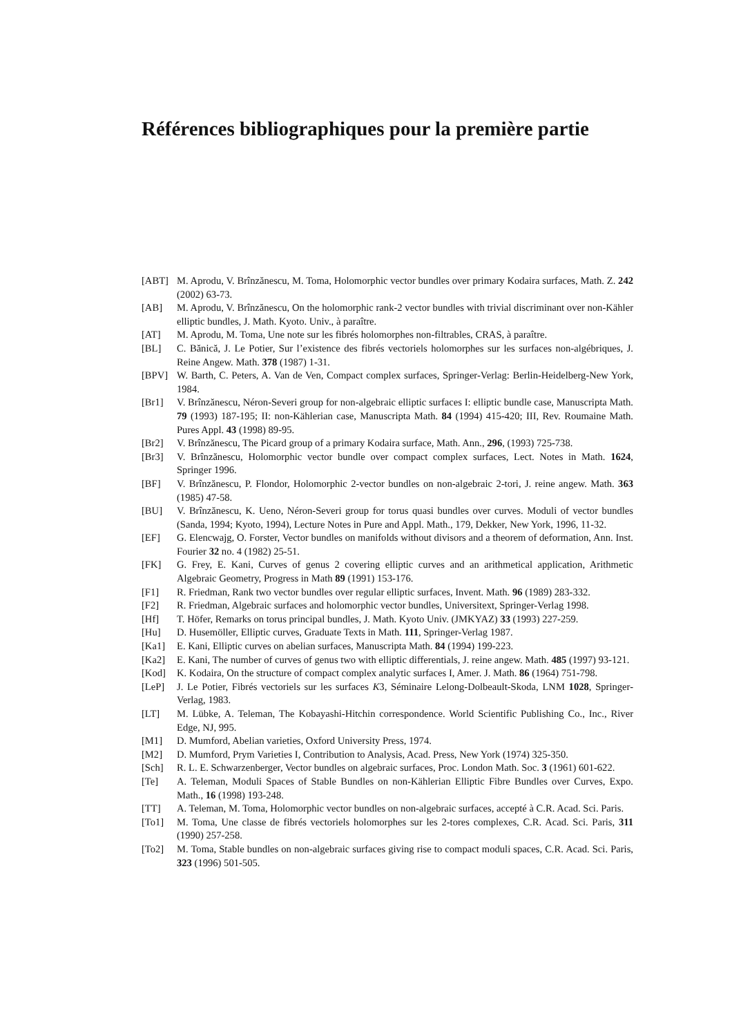Références bibliographiques pour la première partie
[ABT] M. Aprodu, V. Brînzănescu, M. Toma, Holomorphic vector bundles over primary Kodaira surfaces, Math. Z. 242 (2002) 63-73.
[AB] M. Aprodu, V. Brînzănescu, On the holomorphic rank-2 vector bundles with trivial discriminant over non-Kähler elliptic bundles, J. Math. Kyoto. Univ., à paraître.
[AT] M. Aprodu, M. Toma, Une note sur les fibrés holomorphes non-filtrables, CRAS, à paraître.
[BL] C. Bănică, J. Le Potier, Sur l’existence des fibrés vectoriels holomorphes sur les surfaces non-algébriques, J. Reine Angew. Math. 378 (1987) 1-31.
[BPV] W. Barth, C. Peters, A. Van de Ven, Compact complex surfaces, Springer-Verlag: Berlin-Heidelberg-New York, 1984.
[Br1] V. Brînzănescu, Néron-Severi group for non-algebraic elliptic surfaces I: elliptic bundle case, Manuscripta Math. 79 (1993) 187-195; II: non-Kählerian case, Manuscripta Math. 84 (1994) 415-420; III, Rev. Roumaine Math. Pures Appl. 43 (1998) 89-95.
[Br2] V. Brînzănescu, The Picard group of a primary Kodaira surface, Math. Ann., 296, (1993) 725-738.
[Br3] V. Brînzănescu, Holomorphic vector bundle over compact complex surfaces, Lect. Notes in Math. 1624, Springer 1996.
[BF] V. Brînzănescu, P. Flondor, Holomorphic 2-vector bundles on non-algebraic 2-tori, J. reine angew. Math. 363 (1985) 47-58.
[BU] V. Brînzănescu, K. Ueno, Néron-Severi group for torus quasi bundles over curves. Moduli of vector bundles (Sanda, 1994; Kyoto, 1994), Lecture Notes in Pure and Appl. Math., 179, Dekker, New York, 1996, 11-32.
[EF] G. Elencwajg, O. Forster, Vector bundles on manifolds without divisors and a theorem of deformation, Ann. Inst. Fourier 32 no. 4 (1982) 25-51.
[FK] G. Frey, E. Kani, Curves of genus 2 covering elliptic curves and an arithmetical application, Arithmetic Algebraic Geometry, Progress in Math 89 (1991) 153-176.
[F1] R. Friedman, Rank two vector bundles over regular elliptic surfaces, Invent. Math. 96 (1989) 283-332.
[F2] R. Friedman, Algebraic surfaces and holomorphic vector bundles, Universitext, Springer-Verlag 1998.
[Hf] T. Höfer, Remarks on torus principal bundles, J. Math. Kyoto Univ. (JMKYAZ) 33 (1993) 227-259.
[Hu] D. Husemöller, Elliptic curves, Graduate Texts in Math. 111, Springer-Verlag 1987.
[Ka1] E. Kani, Elliptic curves on abelian surfaces, Manuscripta Math. 84 (1994) 199-223.
[Ka2] E. Kani, The number of curves of genus two with elliptic differentials, J. reine angew. Math. 485 (1997) 93-121.
[Kod] K. Kodaira, On the structure of compact complex analytic surfaces I, Amer. J. Math. 86 (1964) 751-798.
[LeP] J. Le Potier, Fibrés vectoriels sur les surfaces K3, Séminaire Lelong-Dolbeault-Skoda, LNM 1028, Springer-Verlag, 1983.
[LT] M. Lübke, A. Teleman, The Kobayashi-Hitchin correspondence. World Scientific Publishing Co., Inc., River Edge, NJ, 995.
[M1] D. Mumford, Abelian varieties, Oxford University Press, 1974.
[M2] D. Mumford, Prym Varieties I, Contribution to Analysis, Acad. Press, New York (1974) 325-350.
[Sch] R. L. E. Schwarzenberger, Vector bundles on algebraic surfaces, Proc. London Math. Soc. 3 (1961) 601-622.
[Te] A. Teleman, Moduli Spaces of Stable Bundles on non-Kählerian Elliptic Fibre Bundles over Curves, Expo. Math., 16 (1998) 193-248.
[TT] A. Teleman, M. Toma, Holomorphic vector bundles on non-algebraic surfaces, accepté à C.R. Acad. Sci. Paris.
[To1] M. Toma, Une classe de fibrés vectoriels holomorphes sur les 2-tores complexes, C.R. Acad. Sci. Paris, 311 (1990) 257-258.
[To2] M. Toma, Stable bundles on non-algebraic surfaces giving rise to compact moduli spaces, C.R. Acad. Sci. Paris, 323 (1996) 501-505.